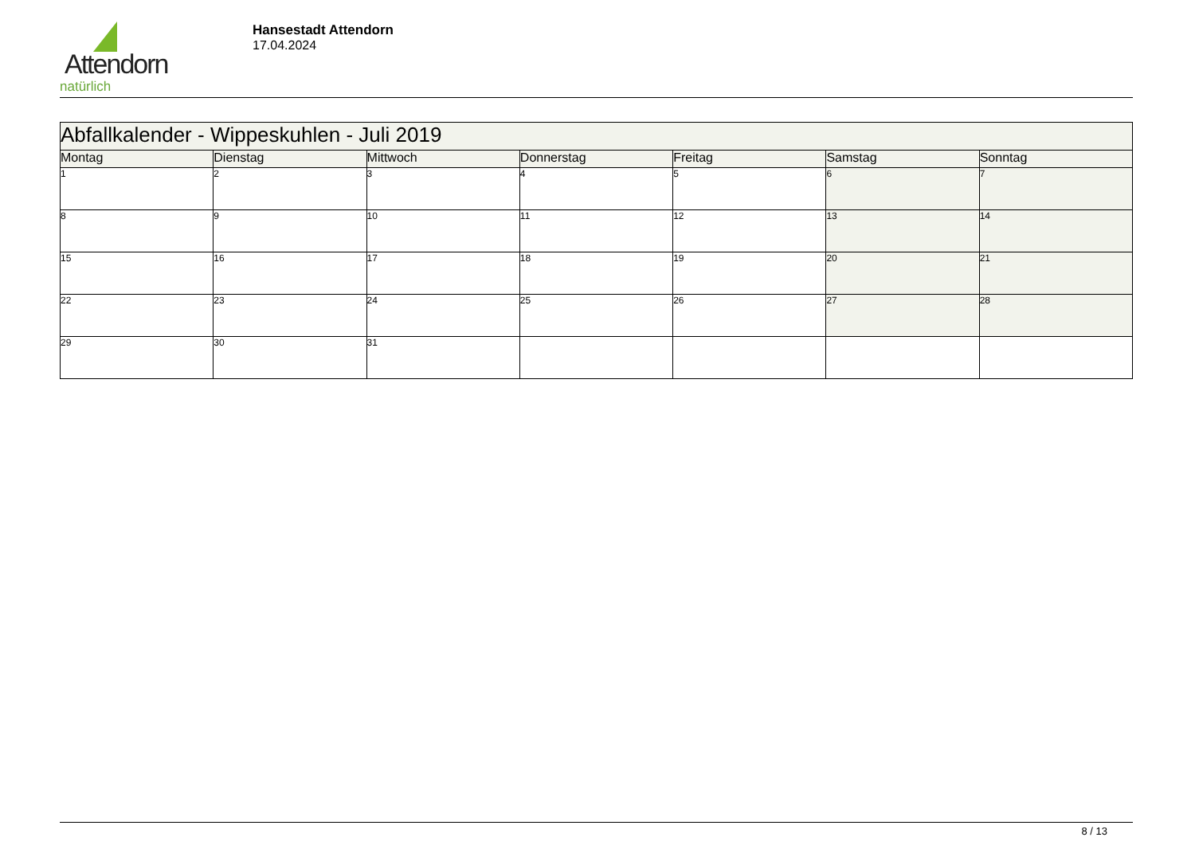Attendorn
natürlich
Hansestadt Attendorn
17.04.2024
| Abfallkalender - Wippeskuhlen - Juli 2019 | | | | | | |
| --- | --- | --- | --- | --- | --- | --- |
| Montag | Dienstag | Mittwoch | Donnerstag | Freitag | Samstag | Sonntag |
| 1 | 2 | 3 | 4 | 5 | 6 | 7 |
| 8 | 9 | 10 | 11 | 12 | 13 | 14 |
| 15 | 16 | 17 | 18 | 19 | 20 | 21 |
| 22 | 23 | 24 | 25 | 26 | 27 | 28 |
| 29 | 30 | 31 | | | | |
8 / 13